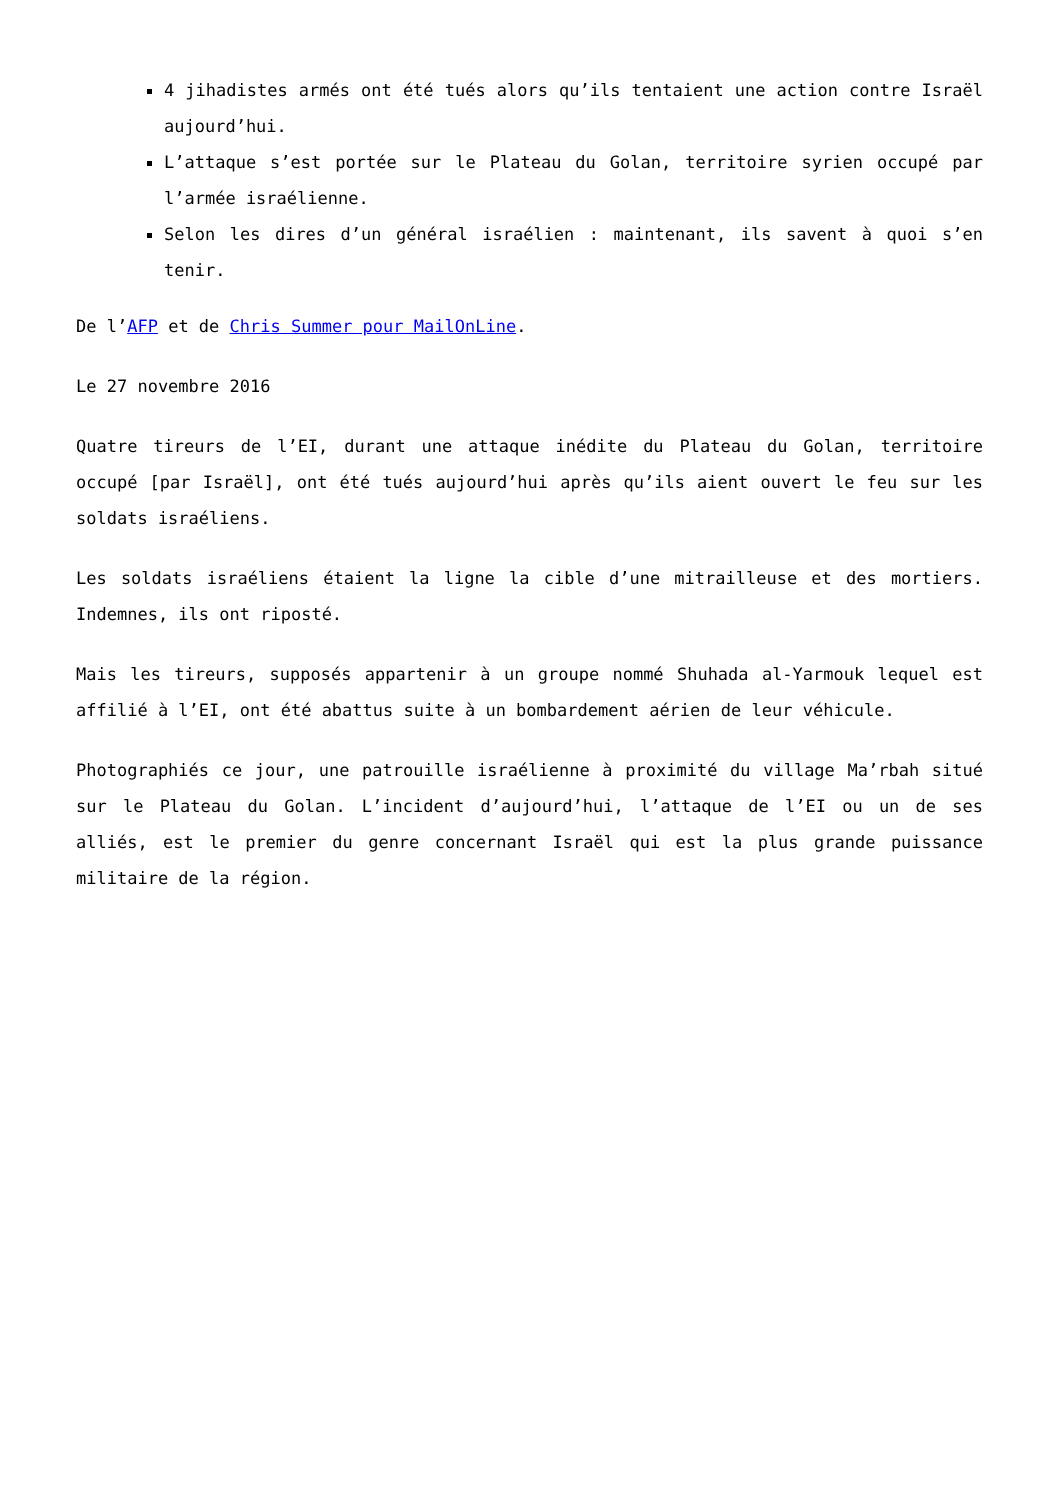4 jihadistes armés ont été tués alors qu’ils tentaient une action contre Israël aujourd’hui.
L’attaque s’est portée sur le Plateau du Golan, territoire syrien occupé par l’armée israélienne.
Selon les dires d’un général israélien : maintenant, ils savent à quoi s’en tenir.
De l’AFP et de Chris Summer pour MailOnLine.
Le 27 novembre 2016
Quatre tireurs de l’EI, durant une attaque inédite du Plateau du Golan, territoire occupé [par Israël], ont été tués aujourd’hui après qu’ils aient ouvert le feu sur les soldats israéliens.
Les soldats israéliens étaient la ligne la cible d’une mitrailleuse et des mortiers. Indemnes, ils ont riposté.
Mais les tireurs, supposés appartenir à un groupe nommé Shuhada al-Yarmouk lequel est affilié à l’EI, ont été abattus suite à un bombardement aérien de leur véhicule.
Photographiés ce jour, une patrouille israélienne à proximité du village Ma’rbah situé sur le Plateau du Golan. L’incident d’aujourd’hui, l’attaque de l’EI ou un de ses alliés, est le premier du genre concernant Israël qui est la plus grande puissance militaire de la région.